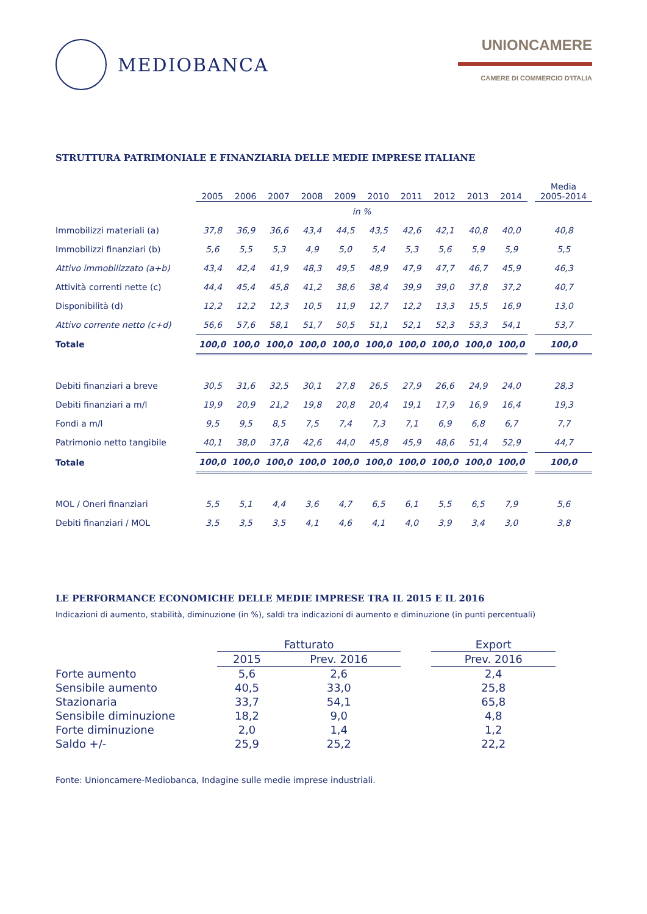MEDIOBANCA
UNIONCAMERE
CAMERE DI COMMERCIO D'ITALIA
STRUTTURA PATRIMONIALE E FINANZIARIA DELLE MEDIE IMPRESE ITALIANE
| | 2005 | 2006 | 2007 | 2008 | 2009 | 2010 | 2011 | 2012 | 2013 | 2014 | | Media 2005-2014 |
| --- | --- | --- | --- | --- | --- | --- | --- | --- | --- | --- | --- | --- |
| | in % | | | | | | | | | | | |
| Immobilizzi materiali (a) | 37,8 | 36,9 | 36,6 | 43,4 | 44,5 | 43,5 | 42,6 | 42,1 | 40,8 | 40,0 | | 40,8 |
| Immobilizzi finanziari (b) | 5,6 | 5,5 | 5,3 | 4,9 | 5,0 | 5,4 | 5,3 | 5,6 | 5,9 | 5,9 | | 5,5 |
| Attivo immobilizzato (a+b) | 43,4 | 42,4 | 41,9 | 48,3 | 49,5 | 48,9 | 47,9 | 47,7 | 46,7 | 45,9 | | 46,3 |
| Attività correnti nette (c) | 44,4 | 45,4 | 45,8 | 41,2 | 38,6 | 38,4 | 39,9 | 39,0 | 37,8 | 37,2 | | 40,7 |
| Disponibilità (d) | 12,2 | 12,2 | 12,3 | 10,5 | 11,9 | 12,7 | 12,2 | 13,3 | 15,5 | 16,9 | | 13,0 |
| Attivo corrente netto (c+d) | 56,6 | 57,6 | 58,1 | 51,7 | 50,5 | 51,1 | 52,1 | 52,3 | 53,3 | 54,1 | | 53,7 |
| Totale | 100,0 | 100,0 | 100,0 | 100,0 | 100,0 | 100,0 | 100,0 | 100,0 | 100,0 | 100,0 | | 100,0 |
| Debiti finanziari a breve | 30,5 | 31,6 | 32,5 | 30,1 | 27,8 | 26,5 | 27,9 | 26,6 | 24,9 | 24,0 | | 28,3 |
| Debiti finanziari a m/l | 19,9 | 20,9 | 21,2 | 19,8 | 20,8 | 20,4 | 19,1 | 17,9 | 16,9 | 16,4 | | 19,3 |
| Fondi a m/l | 9,5 | 9,5 | 8,5 | 7,5 | 7,4 | 7,3 | 7,1 | 6,9 | 6,8 | 6,7 | | 7,7 |
| Patrimonio netto tangibile | 40,1 | 38,0 | 37,8 | 42,6 | 44,0 | 45,8 | 45,9 | 48,6 | 51,4 | 52,9 | | 44,7 |
| Totale | 100,0 | 100,0 | 100,0 | 100,0 | 100,0 | 100,0 | 100,0 | 100,0 | 100,0 | 100,0 | | 100,0 |
| MOL / Oneri finanziari | 5,5 | 5,1 | 4,4 | 3,6 | 4,7 | 6,5 | 6,1 | 5,5 | 6,5 | 7,9 | | 5,6 |
| Debiti finanziari / MOL | 3,5 | 3,5 | 3,5 | 4,1 | 4,6 | 4,1 | 4,0 | 3,9 | 3,4 | 3,0 | | 3,8 |
LE PERFORMANCE ECONOMICHE DELLE MEDIE IMPRESE TRA IL 2015 E IL 2016
Indicazioni di aumento, stabilità, diminuzione (in %), saldi tra indicazioni di aumento e diminuzione (in punti percentuali)
| | Fatturato | | | Export |
| --- | --- | --- | --- | --- |
| | 2015 | Prev. 2016 | | Prev. 2016 |
| Forte aumento | 5,6 | 2,6 | | 2,4 |
| Sensibile aumento | 40,5 | 33,0 | | 25,8 |
| Stazionaria | 33,7 | 54,1 | | 65,8 |
| Sensibile diminuzione | 18,2 | 9,0 | | 4,8 |
| Forte diminuzione | 2,0 | 1,4 | | 1,2 |
| Saldo +/- | 25,9 | 25,2 | | 22,2 |
Fonte: Unioncamere-Mediobanca, Indagine sulle medie imprese industriali.